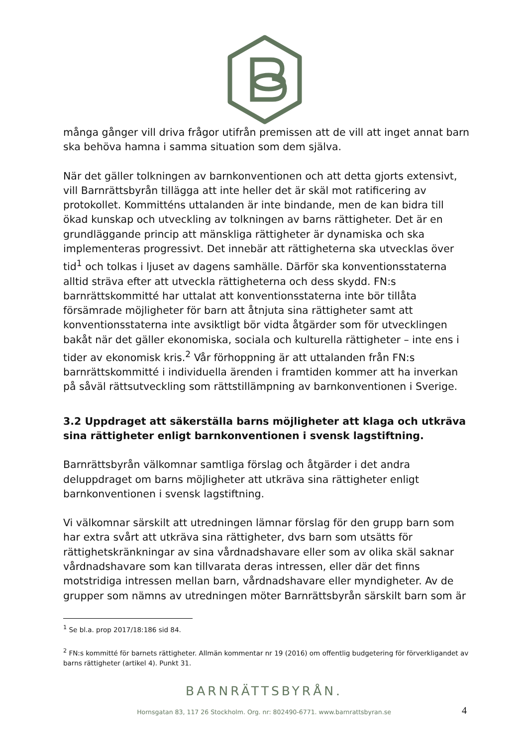många gånger vill driva frågor utifrån premissen att de vill att inget annat barn ska behöva hamna i samma situation som dem själva.
När det gäller tolkningen av barnkonventionen och att detta gjorts extensivt, vill Barnrättsbyrån tillägga att inte heller det är skäl mot ratificering av protokollet. Kommitténs uttalanden är inte bindande, men de kan bidra till ökad kunskap och utveckling av tolkningen av barns rättigheter. Det är en grundläggande princip att mänskliga rättigheter är dynamiska och ska implementeras progressivt. Det innebär att rättigheterna ska utvecklas över tid<sup>1</sup> och tolkas i ljuset av dagens samhälle. Därför ska konventionsstaterna alltid sträva efter att utveckla rättigheterna och dess skydd. FN:s barnrättskommitté har uttalat att konventionsstaterna inte bör tillåta försämrade möjligheter för barn att åtnjuta sina rättigheter samt att konventionsstaterna inte avsiktligt bör vidta åtgärder som för utvecklingen bakåt när det gäller ekonomiska, sociala och kulturella rättigheter – inte ens i tider av ekonomisk kris.<sup>2</sup> Vår förhoppning är att uttalanden från FN:s barnrättskommitté i individuella ärenden i framtiden kommer att ha inverkan på såväl rättsutveckling som rättstillämpning av barnkonventionen i Sverige.
3.2 Uppdraget att säkerställa barns möjligheter att klaga och utkräva sina rättigheter enligt barnkonventionen i svensk lagstiftning.
Barnrättsbyrån välkomnar samtliga förslag och åtgärder i det andra deluppdraget om barns möjligheter att utkräva sina rättigheter enligt barnkonventionen i svensk lagstiftning.
Vi välkomnar särskilt att utredningen lämnar förslag för den grupp barn som har extra svårt att utkräva sina rättigheter, dvs barn som utsätts för rättighetskränkningar av sina vårdnadshavare eller som av olika skäl saknar vårdnadshavare som kan tillvarata deras intressen, eller där det finns motstridiga intressen mellan barn, vårdnadshavare eller myndigheter. Av de grupper som nämns av utredningen möter Barnrättsbyrån särskilt barn som är
<sup>1</sup> Se bl.a. prop 2017/18:186 sid 84.
<sup>2</sup> FN:s kommitté för barnets rättigheter. Allmän kommentar nr 19 (2016) om offentlig budgetering för förverkligandet av barns rättigheter (artikel 4). Punkt 31.
BARNRÄTTSBYRÅN.
Hornsgatan 83, 117 26 Stockholm. Org. nr: 802490-6771. www.barnrattsbyran.se
4